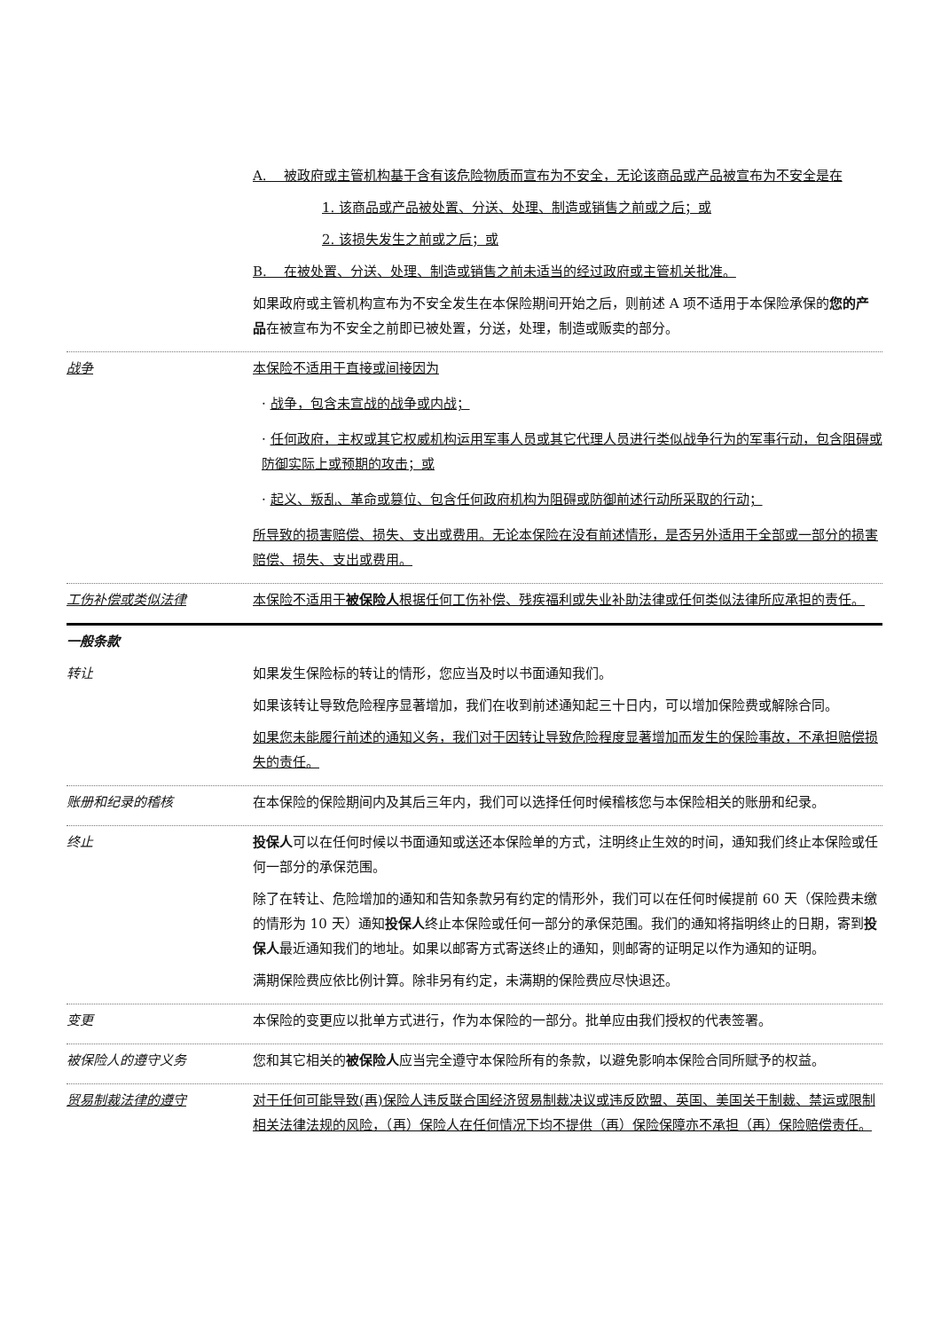A. 被政府或主管机构基于含有该危险物质而宣布为不安全，无论该商品或产品被宣布为不安全是在
1. 该商品或产品被处置、分送、处理、制造或销售之前或之后；或
2. 该损失发生之前或之后；或
B. 在被处置、分送、处理、制造或销售之前未适当的经过政府或主管机关批准。
如果政府或主管机构宣布为不安全发生在本保险期间开始之后，则前述 A 项不适用于本保险承保的您的产品在被宣布为不安全之前即已被处置，分送，处理，制造或贩卖的部分。
战争 本保险不适用于直接或间接因为
· 战争，包含未宣战的战争或内战；
· 任何政府，主权或其它权威机构运用军事人员或其它代理人员进行类似战争行为的军事行动，包含阻碍或防御实际上或预期的攻击；或
· 起义、叛乱、革命或篡位、包含任何政府机构为阻碍或防御前述行动所采取的行动；
所导致的损害赔偿、损失、支出或费用。无论本保险在没有前述情形，是否另外适用于全部或一部分的损害赔偿、损失、支出或费用。
工伤补偿或类似法律 本保险不适用于被保险人根据任何工伤补偿、残疾福利或失业补助法律或任何类似法律所应承担的责任。
一般条款
转让 如果发生保险标的转让的情形，您应当及时以书面通知我们。
如果该转让导致危险程序显著增加，我们在收到前述通知起三十日内，可以增加保险费或解除合同。
如果您未能履行前述的通知义务，我们对于因转让导致危险程度显著增加而发生的保险事故，不承担赔偿损失的责任。
账册和纪录的稽核 在本保险的保险期间内及其后三年内，我们可以选择任何时候稽核您与本保险相关的账册和纪录。
终止 投保人可以在任何时候以书面通知或送还本保险单的方式，注明终止生效的时间，通知我们终止本保险或任何一部分的承保范围。
除了在转让、危险增加的通知和告知条款另有约定的情形外，我们可以在任何时候提前 60 天（保险费未缴的情形为 10 天）通知投保人终止本保险或任何一部分的承保范围。我们的通知将指明终止的日期，寄到投保人最近通知我们的地址。如果以邮寄方式寄送终止的通知，则邮寄的证明足以作为通知的证明。
满期保险费应依比例计算。除非另有约定，未满期的保险费应尽快退还。
变更 本保险的变更应以批单方式进行，作为本保险的一部分。批单应由我们授权的代表签署。
被保险人的遵守义务 您和其它相关的被保险人应当完全遵守本保险所有的条款，以避免影响本保险合同所赋予的权益。
贸易制裁法律的遵守 对于任何可能导致(再)保险人违反联合国经济贸易制裁决议或违反欧盟、英国、美国关于制裁、禁运或限制相关法律法规的风险，（再）保险人在任何情况下均不提供（再）保险保障亦不承担（再）保险赔偿责任。